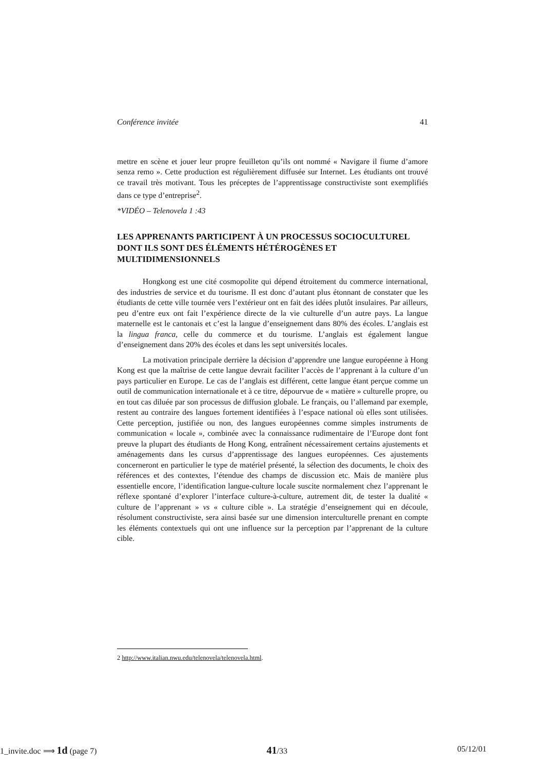Conférence invitée 41
mettre en scène et jouer leur propre feuilleton qu’ils ont nommé « Navigare il fiume d’amore senza remo ». Cette production est régulièrement diffusée sur Internet. Les étudiants ont trouvé ce travail très motivant. Tous les préceptes de l’apprentissage constructiviste sont exemplifiés dans ce type d’entreprise<sup>2</sup>.
*VIDÉO – Telenovela 1 :43
LES APPRENANTS PARTICIPENT À UN PROCESSUS SOCIOCULTUREL DONT ILS SONT DES ÉLÉMENTS HÉTÉROGÈNES ET MULTIDIMENSIONNELS
Hongkong est une cité cosmopolite qui dépend étroitement du commerce international, des industries de service et du tourisme. Il est donc d’autant plus étonnant de constater que les étudiants de cette ville tournée vers l’extérieur ont en fait des idées plutôt insulaires. Par ailleurs, peu d’entre eux ont fait l’expérience directe de la vie culturelle d’un autre pays. La langue maternelle est le cantonais et c’est la langue d’enseignement dans 80% des écoles. L’anglais est la lingua franca, celle du commerce et du tourisme. L’anglais est également langue d’enseignement dans 20% des écoles et dans les sept universités locales.
La motivation principale derrière la décision d’apprendre une langue européenne à Hong Kong est que la maîtrise de cette langue devrait faciliter l’accès de l’apprenant à la culture d’un pays particulier en Europe. Le cas de l’anglais est différent, cette langue étant perçue comme un outil de communication internationale et à ce titre, dépourvue de « matière » culturelle propre, ou en tout cas diluée par son processus de diffusion globale. Le français, ou l’allemand par exemple, restent au contraire des langues fortement identifiées à l’espace national où elles sont utilisées. Cette perception, justifiée ou non, des langues européennes comme simples instruments de communication « locale », combinée avec la connaissance rudimentaire de l’Europe dont font preuve la plupart des étudiants de Hong Kong, entraînent nécessairement certains ajustements et aménagements dans les cursus d’apprentissage des langues européennes. Ces ajustements concerneront en particulier le type de matériel présenté, la sélection des documents, le choix des références et des contextes, l’étendue des champs de discussion etc. Mais de manière plus essentielle encore, l’identification langue-culture locale suscite normalement chez l’apprenant le réflexe spontané d’explorer l’interface culture-à-culture, autrement dit, de tester la dualité « culture de l’apprenant » vs « culture cible ». La stratégie d’enseignement qui en découle, résolument constructiviste, sera ainsi basée sur une dimension interculturelle prenant en compte les éléments contextuels qui ont une influence sur la perception par l’apprenant de la culture cible.
2 http://www.italian.nwu.edu/telenovela/telenovela.html.
1_invite.doc ⟹ 1d (page 7) 41/33 05/12/01